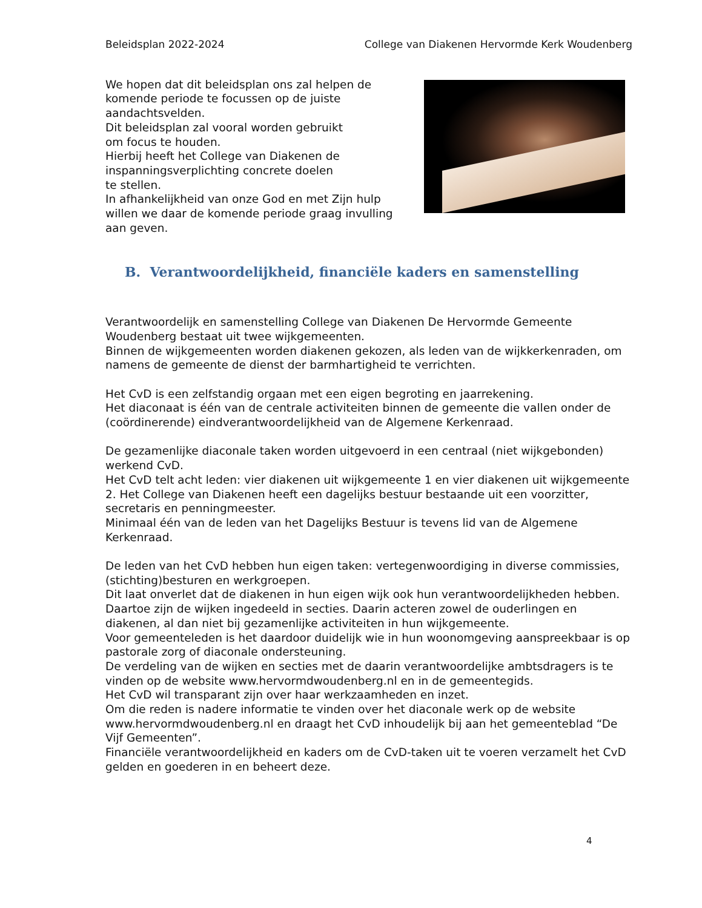Beleidsplan 2022-2024 College van Diakenen Hervormde Kerk Woudenberg
We hopen dat dit beleidsplan ons zal helpen de komende periode te focussen op de juiste aandachtsvelden.
Dit beleidsplan zal vooral worden gebruikt
om focus te houden.
Hierbij heeft het College van Diakenen de inspanningsverplichting concrete doelen
te stellen.
In afhankelijkheid van onze God en met Zijn hulp willen we daar de komende periode graag invulling aan geven.
B. Verantwoordelijkheid, financiële kaders en samenstelling
Verantwoordelijk en samenstelling College van Diakenen De Hervormde Gemeente Woudenberg bestaat uit twee wijkgemeenten.
Binnen de wijkgemeenten worden diakenen gekozen, als leden van de wijkkerkenraden, om namens de gemeente de dienst der barmhartigheid te verrichten.
Het CvD is een zelfstandig orgaan met een eigen begroting en jaarrekening.
Het diaconaat is één van de centrale activiteiten binnen de gemeente die vallen onder de (coördinerende) eindverantwoordelijkheid van de Algemene Kerkenraad.
De gezamenlijke diaconale taken worden uitgevoerd in een centraal (niet wijkgebonden) werkend CvD.
Het CvD telt acht leden: vier diakenen uit wijkgemeente 1 en vier diakenen uit wijkgemeente 2. Het College van Diakenen heeft een dagelijks bestuur bestaande uit een voorzitter, secretaris en penningmeester.
Minimaal één van de leden van het Dagelijks Bestuur is tevens lid van de Algemene Kerkenraad.
De leden van het CvD hebben hun eigen taken: vertegenwoordiging in diverse commissies, (stichting)besturen en werkgroepen.
Dit laat onverlet dat de diakenen in hun eigen wijk ook hun verantwoordelijkheden hebben. Daartoe zijn de wijken ingedeeld in secties. Daarin acteren zowel de ouderlingen en diakenen, al dan niet bij gezamenlijke activiteiten in hun wijkgemeente.
Voor gemeenteleden is het daardoor duidelijk wie in hun woonomgeving aanspreekbaar is op pastorale zorg of diaconale ondersteuning.
De verdeling van de wijken en secties met de daarin verantwoordelijke ambtsdragers is te vinden op de website www.hervormdwoudenberg.nl en in de gemeentegids.
Het CvD wil transparant zijn over haar werkzaamheden en inzet.
Om die reden is nadere informatie te vinden over het diaconale werk op de website www.hervormdwoudenberg.nl en draagt het CvD inhoudelijk bij aan het gemeenteblad “De Vijf Gemeenten”.
Financiële verantwoordelijkheid en kaders om de CvD-taken uit te voeren verzamelt het CvD gelden en goederen in en beheert deze.
4